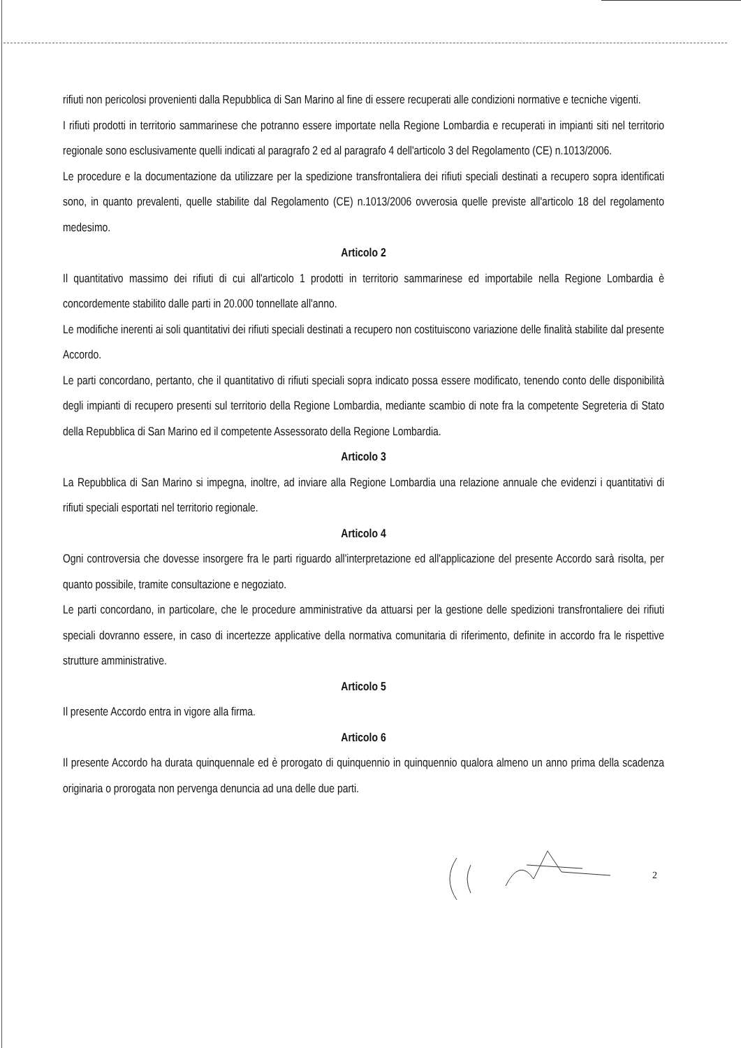rifiuti non pericolosi provenienti dalla Repubblica di San Marino al fine di essere recuperati alle condizioni normative e tecniche vigenti.
I rifiuti prodotti in territorio sammarinese che potranno essere importate nella Regione Lombardia e recuperati in impianti siti nel territorio regionale sono esclusivamente quelli indicati al paragrafo 2 ed al paragrafo 4 dell'articolo 3 del Regolamento (CE) n.1013/2006.
Le procedure e la documentazione da utilizzare per la spedizione transfrontaliera dei rifiuti speciali destinati a recupero sopra identificati sono, in quanto prevalenti, quelle stabilite dal Regolamento (CE) n.1013/2006 ovverosia quelle previste all'articolo 18 del regolamento medesimo.
Articolo 2
Il quantitativo massimo dei rifiuti di cui all'articolo 1 prodotti in territorio sammarinese ed importabile nella Regione Lombardia è concordemente stabilito dalle parti in 20.000 tonnellate all'anno.
Le modifiche inerenti ai soli quantitativi dei rifiuti speciali destinati a recupero non costituiscono variazione delle finalità stabilite dal presente Accordo.
Le parti concordano, pertanto, che il quantitativo di rifiuti speciali sopra indicato possa essere modificato, tenendo conto delle disponibilità degli impianti di recupero presenti sul territorio della Regione Lombardia, mediante scambio di note fra la competente Segreteria di Stato della Repubblica di San Marino ed il competente Assessorato della Regione Lombardia.
Articolo 3
La Repubblica di San Marino si impegna, inoltre, ad inviare alla Regione Lombardia una relazione annuale che evidenzi i quantitativi di rifiuti speciali esportati nel territorio regionale.
Articolo 4
Ogni controversia che dovesse insorgere fra le parti riguardo all'interpretazione ed all'applicazione del presente Accordo sarà risolta, per quanto possibile, tramite consultazione e negoziato.
Le parti concordano, in particolare, che le procedure amministrative da attuarsi per la gestione delle spedizioni transfrontaliere dei rifiuti speciali dovranno essere, in caso di incertezze applicative della normativa comunitaria di riferimento, definite in accordo fra le rispettive strutture amministrative.
Articolo 5
Il presente Accordo entra in vigore alla firma.
Articolo 6
Il presente Accordo ha durata quinquennale ed è prorogato di quinquennio in quinquennio qualora almeno un anno prima della scadenza originaria o prorogata non pervenga denuncia ad una delle due parti.
2